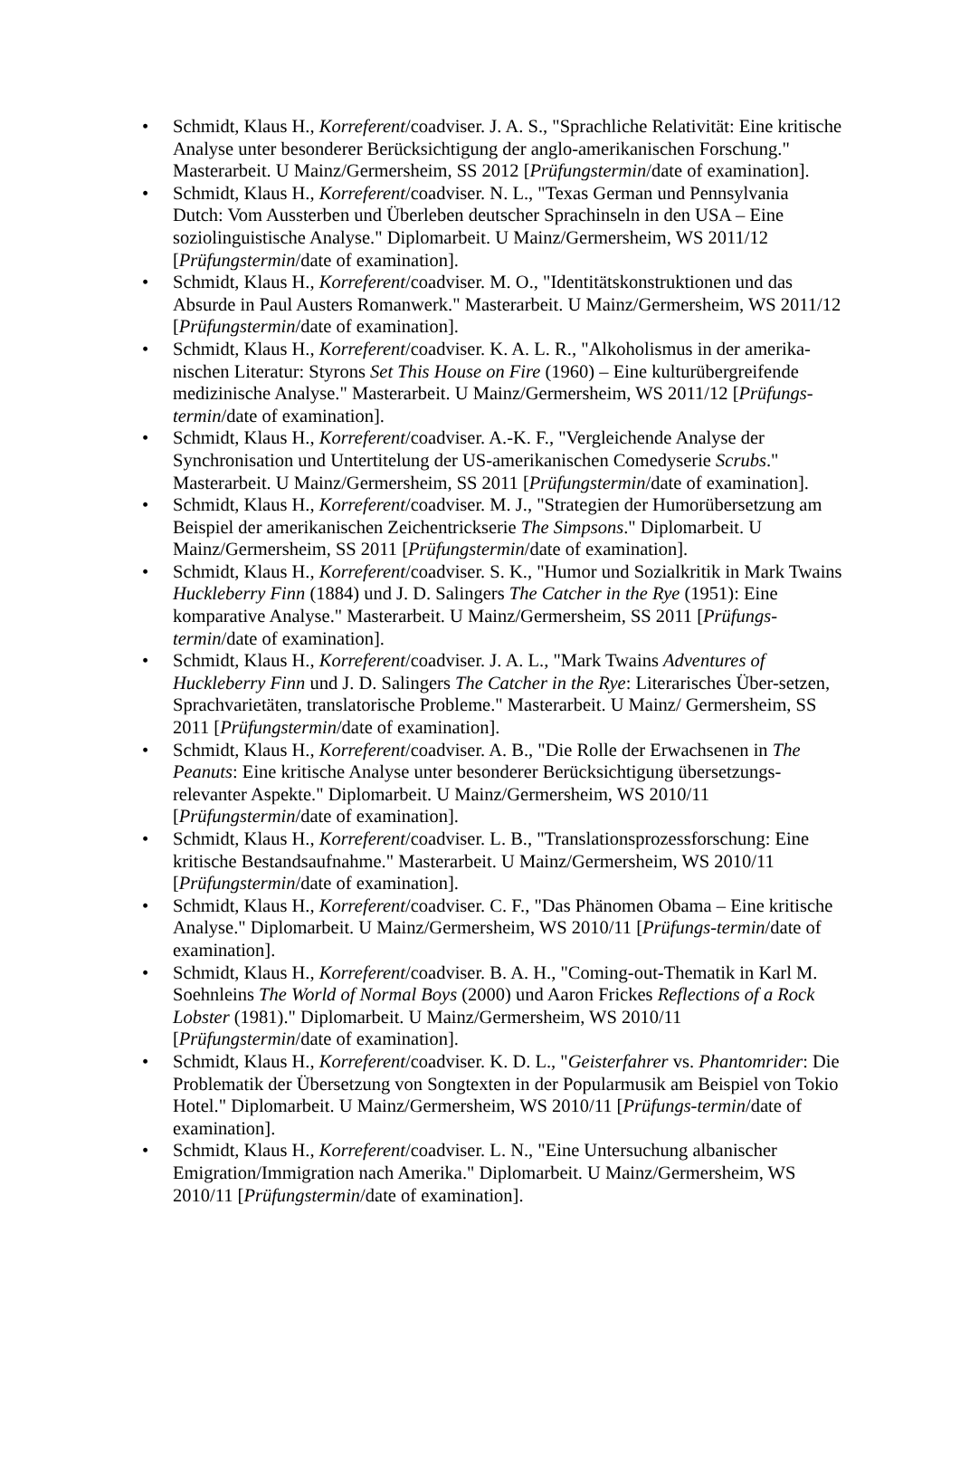• Schmidt, Klaus H., Korreferent/coadviser. J. A. S., "Sprachliche Relativität: Eine kritische Analyse unter besonderer Berücksichtigung der anglo-amerikanischen Forschung." Masterarbeit. U Mainz/Germersheim, SS 2012 [Prüfungstermin/date of examination].
• Schmidt, Klaus H., Korreferent/coadviser. N. L., "Texas German und Pennsylvania Dutch: Vom Aussterben und Überleben deutscher Sprachinseln in den USA – Eine soziolinguistische Analyse." Diplomarbeit. U Mainz/Germersheim, WS 2011/12 [Prüfungstermin/date of examination].
• Schmidt, Klaus H., Korreferent/coadviser. M. O., "Identitätskonstruktionen und das Absurde in Paul Austers Romanwerk." Masterarbeit. U Mainz/Germersheim, WS 2011/12 [Prüfungstermin/date of examination].
• Schmidt, Klaus H., Korreferent/coadviser. K. A. L. R., "Alkoholismus in der amerika-nischen Literatur: Styrons Set This House on Fire (1960) – Eine kulturübergreifende medizinische Analyse." Masterarbeit. U Mainz/Germersheim, WS 2011/12 [Prüfungs-termin/date of examination].
• Schmidt, Klaus H., Korreferent/coadviser. A.-K. F., "Vergleichende Analyse der Synchronisation und Untertitelung der US-amerikanischen Comedyserie Scrubs." Masterarbeit. U Mainz/Germersheim, SS 2011 [Prüfungstermin/date of examination].
• Schmidt, Klaus H., Korreferent/coadviser. M. J., "Strategien der Humorübersetzung am Beispiel der amerikanischen Zeichentrickserie The Simpsons." Diplomarbeit. U Mainz/Germersheim, SS 2011 [Prüfungstermin/date of examination].
• Schmidt, Klaus H., Korreferent/coadviser. S. K., "Humor und Sozialkritik in Mark Twains Huckleberry Finn (1884) und J. D. Salingers The Catcher in the Rye (1951): Eine komparative Analyse." Masterarbeit. U Mainz/Germersheim, SS 2011 [Prüfungs-termin/date of examination].
• Schmidt, Klaus H., Korreferent/coadviser. J. A. L., "Mark Twains Adventures of Huckleberry Finn und J. D. Salingers The Catcher in the Rye: Literarisches Über-setzen, Sprachvarietäten, translatorische Probleme." Masterarbeit. U Mainz/ Germersheim, SS 2011 [Prüfungstermin/date of examination].
• Schmidt, Klaus H., Korreferent/coadviser. A. B., "Die Rolle der Erwachsenen in The Peanuts: Eine kritische Analyse unter besonderer Berücksichtigung übersetzungs-relevanter Aspekte." Diplomarbeit. U Mainz/Germersheim, WS 2010/11 [Prüfungstermin/date of examination].
• Schmidt, Klaus H., Korreferent/coadviser. L. B., "Translationsprozessforschung: Eine kritische Bestandsaufnahme." Masterarbeit. U Mainz/Germersheim, WS 2010/11 [Prüfungstermin/date of examination].
• Schmidt, Klaus H., Korreferent/coadviser. C. F., "Das Phänomen Obama – Eine kritische Analyse." Diplomarbeit. U Mainz/Germersheim, WS 2010/11 [Prüfungs-termin/date of examination].
• Schmidt, Klaus H., Korreferent/coadviser. B. A. H., "Coming-out-Thematik in Karl M. Soehnleins The World of Normal Boys (2000) und Aaron Frickes Reflections of a Rock Lobster (1981)." Diplomarbeit. U Mainz/Germersheim, WS 2010/11 [Prüfungstermin/date of examination].
• Schmidt, Klaus H., Korreferent/coadviser. K. D. L., "Geisterfahrer vs. Phantomrider: Die Problematik der Übersetzung von Songtexten in der Popularmusik am Beispiel von Tokio Hotel." Diplomarbeit. U Mainz/Germersheim, WS 2010/11 [Prüfungs-termin/date of examination].
• Schmidt, Klaus H., Korreferent/coadviser. L. N., "Eine Untersuchung albanischer Emigration/Immigration nach Amerika." Diplomarbeit. U Mainz/Germersheim, WS 2010/11 [Prüfungstermin/date of examination].